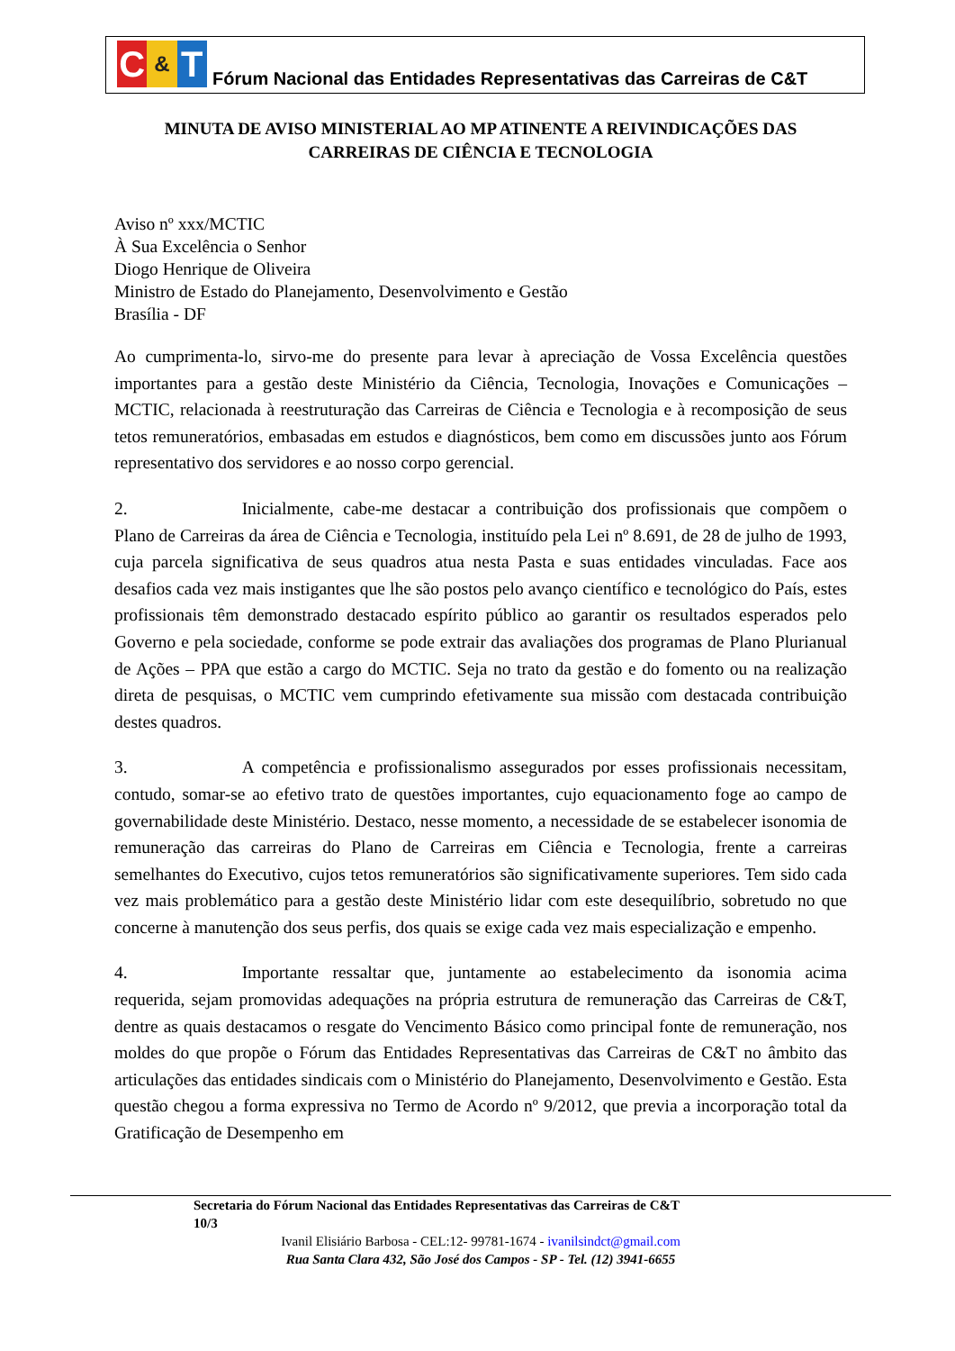C & T
Fórum Nacional das Entidades Representativas das Carreiras de C&T
MINUTA DE AVISO MINISTERIAL AO MP ATINENTE A REIVINDICAÇÕES DAS CARREIRAS DE CIÊNCIA E TECNOLOGIA
Aviso nº xxx/MCTIC
À Sua Excelência o Senhor
Diogo Henrique de Oliveira
Ministro de Estado do Planejamento, Desenvolvimento e Gestão
Brasília - DF
Ao cumprimenta-lo, sirvo-me do presente para levar à apreciação de Vossa Excelência questões importantes para a gestão deste Ministério da Ciência, Tecnologia, Inovações e Comunicações – MCTIC, relacionada à reestruturação das Carreiras de Ciência e Tecnologia e à recomposição de seus tetos remuneratórios, embasadas em estudos e diagnósticos, bem como em discussões junto aos Fórum representativo dos servidores e ao nosso corpo gerencial.
2. Inicialmente, cabe-me destacar a contribuição dos profissionais que compõem o Plano de Carreiras da área de Ciência e Tecnologia, instituído pela Lei nº 8.691, de 28 de julho de 1993, cuja parcela significativa de seus quadros atua nesta Pasta e suas entidades vinculadas. Face aos desafios cada vez mais instigantes que lhe são postos pelo avanço científico e tecnológico do País, estes profissionais têm demonstrado destacado espírito público ao garantir os resultados esperados pelo Governo e pela sociedade, conforme se pode extrair das avaliações dos programas de Plano Plurianual de Ações – PPA que estão a cargo do MCTIC. Seja no trato da gestão e do fomento ou na realização direta de pesquisas, o MCTIC vem cumprindo efetivamente sua missão com destacada contribuição destes quadros.
3. A competência e profissionalismo assegurados por esses profissionais necessitam, contudo, somar-se ao efetivo trato de questões importantes, cujo equacionamento foge ao campo de governabilidade deste Ministério. Destaco, nesse momento, a necessidade de se estabelecer isonomia de remuneração das carreiras do Plano de Carreiras em Ciência e Tecnologia, frente a carreiras semelhantes do Executivo, cujos tetos remuneratórios são significativamente superiores. Tem sido cada vez mais problemático para a gestão deste Ministério lidar com este desequilíbrio, sobretudo no que concerne à manutenção dos seus perfis, dos quais se exige cada vez mais especialização e empenho.
4. Importante ressaltar que, juntamente ao estabelecimento da isonomia acima requerida, sejam promovidas adequações na própria estrutura de remuneração das Carreiras de C&T, dentre as quais destacamos o resgate do Vencimento Básico como principal fonte de remuneração, nos moldes do que propõe o Fórum das Entidades Representativas das Carreiras de C&T no âmbito das articulações das entidades sindicais com o Ministério do Planejamento, Desenvolvimento e Gestão. Esta questão chegou a forma expressiva no Termo de Acordo nº 9/2012, que previa a incorporação total da Gratificação de Desempenho em
Secretaria do Fórum Nacional das Entidades Representativas das Carreiras de C&T
10/3
Ivanil Elisiário Barbosa - CEL:12- 99781-1674 - ivanilsindct@gmail.com
Rua Santa Clara 432, São José dos Campos - SP - Tel. (12) 3941-6655